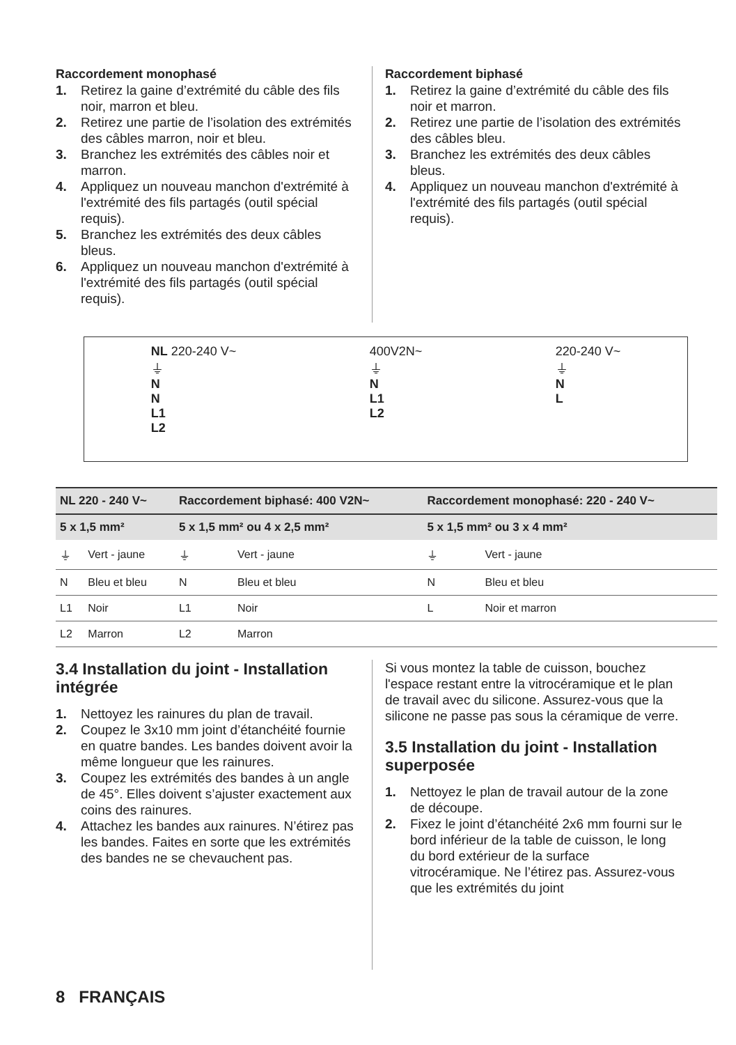Raccordement monophasé
1. Retirez la gaine d’extrémité du câble des fils noir, marron et bleu.
2. Retirez une partie de l’isolation des extrémités des câbles marron, noir et bleu.
3. Branchez les extrémités des câbles noir et marron.
4. Appliquez un nouveau manchon d'extrémité à l'extrémité des fils partagés (outil spécial requis).
5. Branchez les extrémités des deux câbles bleus.
6. Appliquez un nouveau manchon d'extrémité à l'extrémité des fils partagés (outil spécial requis).
Raccordement biphasé
1. Retirez la gaine d’extrémité du câble des fils noir et marron.
2. Retirez une partie de l’isolation des extrémités des câbles bleu.
3. Branchez les extrémités des deux câbles bleus.
4. Appliquez un nouveau manchon d'extrémité à l'extrémité des fils partagés (outil spécial requis).
NL 220-240 V~
⏚
N
N
L1
L2
400V2N~
⏚
N
L1
L2
220-240 V~
⏚
N
L
| NL 220 - 240 V~ | | Raccordement biphasé: 400 V2N~ | | Raccordement monophasé: 220 - 240 V~ | |
| --- | --- | --- | --- | --- | --- |
| 5 x 1,5 mm² | | 5 x 1,5 mm² ou 4 x 2,5 mm² | | 5 x 1,5 mm² ou 3 x 4 mm² | |
| ⏚ | Vert - jaune | ⏚ | Vert - jaune | ⏚ | Vert - jaune |
| N | Bleu et bleu | N | Bleu et bleu | N | Bleu et bleu |
| L1 | Noir | L1 | Noir | L | Noir et marron |
| L2 | Marron | L2 | Marron | | |
3.4 Installation du joint - Installation intégrée
1. Nettoyez les rainures du plan de travail.
2. Coupez le 3x10 mm joint d’étanchéité fournie en quatre bandes. Les bandes doivent avoir la même longueur que les rainures.
3. Coupez les extrémités des bandes à un angle de 45°. Elles doivent s’ajuster exactement aux coins des rainures.
4. Attachez les bandes aux rainures. N’étirez pas les bandes. Faites en sorte que les extrémités des bandes ne se chevauchent pas.
Si vous montez la table de cuisson, bouchez l'espace restant entre la vitrocéramique et le plan de travail avec du silicone. Assurez-vous que la silicone ne passe pas sous la céramique de verre.
3.5 Installation du joint - Installation superposée
1. Nettoyez le plan de travail autour de la zone de découpe.
2. Fixez le joint d’étanchéité 2x6 mm fourni sur le bord inférieur de la table de cuisson, le long du bord extérieur de la surface vitrocéramique. Ne l’étirez pas. Assurez-vous que les extrémités du joint
8 FRANÇAIS